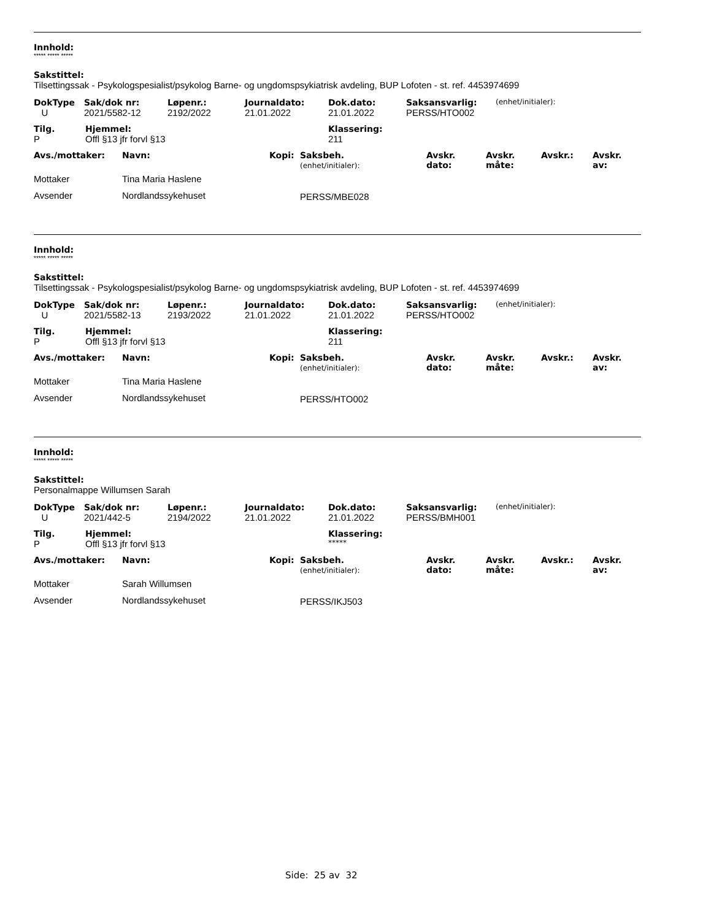Innhold:
***** ***** *****
Sakstittel:
Tilsettingssak - Psykologspesialist/psykolog Barne- og ungdomspsykiatrisk avdeling, BUP Lofoten - st. ref. 4453974699
| DokType | Sak/dok nr: | Løpenr.: | Journaldato: | Dok.dato: | Saksansvarlig: | (enhet/initialer): |
| --- | --- | --- | --- | --- | --- | --- |
| U | 2021/5582-12 | 2192/2022 | 21.01.2022 | 21.01.2022 | PERSS/HTO002 | |
| Tilg. | Hjemmel: | Klassering: |
| --- | --- | --- |
| P | Offl §13 jfr forvl §13 | 211 |
| Avs./mottaker: | Navn: | Kopi: | Saksbeh. (enhet/initialer): | Avskr. dato: | Avskr. måte: | Avskr.: | Avskr. av: |
| --- | --- | --- | --- | --- | --- | --- | --- |
| Mottaker | Tina Maria Haslene | | | | | | |
| Avsender | Nordlandssykehuset | | PERSS/MBE028 | | | | |
Innhold:
***** ***** *****
Sakstittel:
Tilsettingssak - Psykologspesialist/psykolog Barne- og ungdomspsykiatrisk avdeling, BUP Lofoten - st. ref. 4453974699
| DokType | Sak/dok nr: | Løpenr.: | Journaldato: | Dok.dato: | Saksansvarlig: | (enhet/initialer): |
| --- | --- | --- | --- | --- | --- | --- |
| U | 2021/5582-13 | 2193/2022 | 21.01.2022 | 21.01.2022 | PERSS/HTO002 | |
| Tilg. | Hjemmel: | Klassering: |
| --- | --- | --- |
| P | Offl §13 jfr forvl §13 | 211 |
| Avs./mottaker: | Navn: | Kopi: | Saksbeh. (enhet/initialer): | Avskr. dato: | Avskr. måte: | Avskr.: | Avskr. av: |
| --- | --- | --- | --- | --- | --- | --- | --- |
| Mottaker | Tina Maria Haslene | | | | | | |
| Avsender | Nordlandssykehuset | | PERSS/HTO002 | | | | |
Innhold:
***** ***** *****
Sakstittel:
Personalmappe Willumsen Sarah
| DokType | Sak/dok nr: | Løpenr.: | Journaldato: | Dok.dato: | Saksansvarlig: | (enhet/initialer): |
| --- | --- | --- | --- | --- | --- | --- |
| U | 2021/442-5 | 2194/2022 | 21.01.2022 | 21.01.2022 | PERSS/BMH001 | |
| Tilg. | Hjemmel: | Klassering: |
| --- | --- | --- |
| P | Offl §13 jfr forvl §13 | ***** |
| Avs./mottaker: | Navn: | Kopi: | Saksbeh. (enhet/initialer): | Avskr. dato: | Avskr. måte: | Avskr.: | Avskr. av: |
| --- | --- | --- | --- | --- | --- | --- | --- |
| Mottaker | Sarah Willumsen | | | | | | |
| Avsender | Nordlandssykehuset | | PERSS/IKJ503 | | | | |
Side: 25 av 32